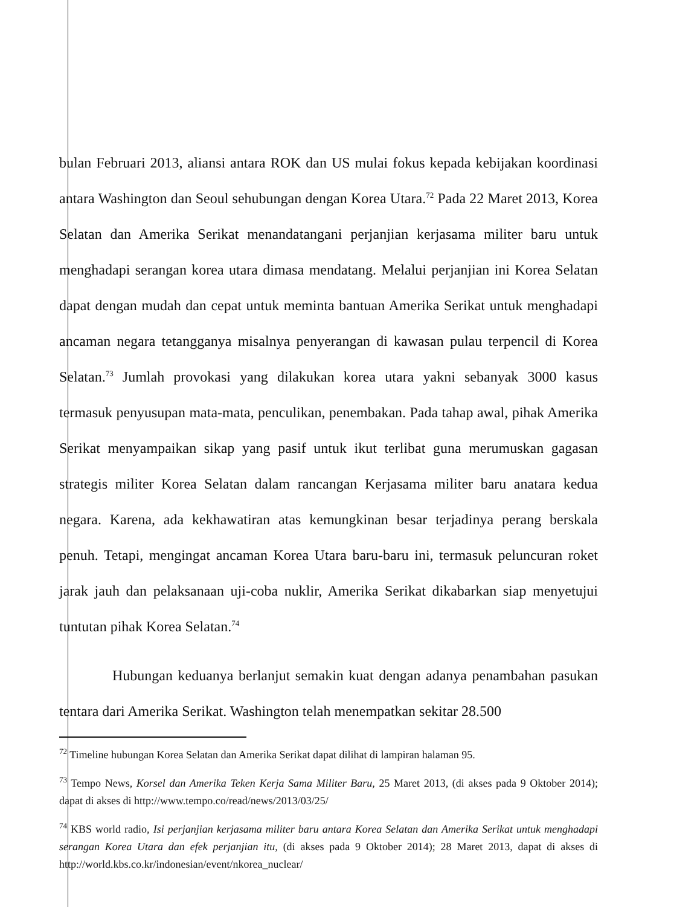bulan Februari 2013, aliansi antara ROK dan US mulai fokus kepada kebijakan koordinasi antara Washington dan Seoul sehubungan dengan Korea Utara.<sup>72</sup> Pada 22 Maret 2013, Korea Selatan dan Amerika Serikat menandatangani perjanjian kerjasama militer baru untuk menghadapi serangan korea utara dimasa mendatang. Melalui perjanjian ini Korea Selatan dapat dengan mudah dan cepat untuk meminta bantuan Amerika Serikat untuk menghadapi ancaman negara tetangganya misalnya penyerangan di kawasan pulau terpencil di Korea Selatan.<sup>73</sup> Jumlah provokasi yang dilakukan korea utara yakni sebanyak 3000 kasus termasuk penyusupan mata-mata, penculikan, penembakan. Pada tahap awal, pihak Amerika Serikat menyampaikan sikap yang pasif untuk ikut terlibat guna merumuskan gagasan strategis militer Korea Selatan dalam rancangan Kerjasama militer baru anatara kedua negara. Karena, ada kekhawatiran atas kemungkinan besar terjadinya perang berskala penuh. Tetapi, mengingat ancaman Korea Utara baru-baru ini, termasuk peluncuran roket jarak jauh dan pelaksanaan uji-coba nuklir, Amerika Serikat dikabarkan siap menyetujui tuntutan pihak Korea Selatan.<sup>74</sup>
Hubungan keduanya berlanjut semakin kuat dengan adanya penambahan pasukan tentara dari Amerika Serikat. Washington telah menempatkan sekitar 28.500
<sup>72</sup> Timeline hubungan Korea Selatan dan Amerika Serikat dapat dilihat di lampiran halaman 95.
<sup>73</sup> Tempo News, Korsel dan Amerika Teken Kerja Sama Militer Baru, 25 Maret 2013, (di akses pada 9 Oktober 2014); dapat di akses di http://www.tempo.co/read/news/2013/03/25/
<sup>74</sup> KBS world radio, Isi perjanjian kerjasama militer baru antara Korea Selatan dan Amerika Serikat untuk menghadapi serangan Korea Utara dan efek perjanjian itu, (di akses pada 9 Oktober 2014); 28 Maret 2013, dapat di akses di http://world.kbs.co.kr/indonesian/event/nkorea_nuclear/